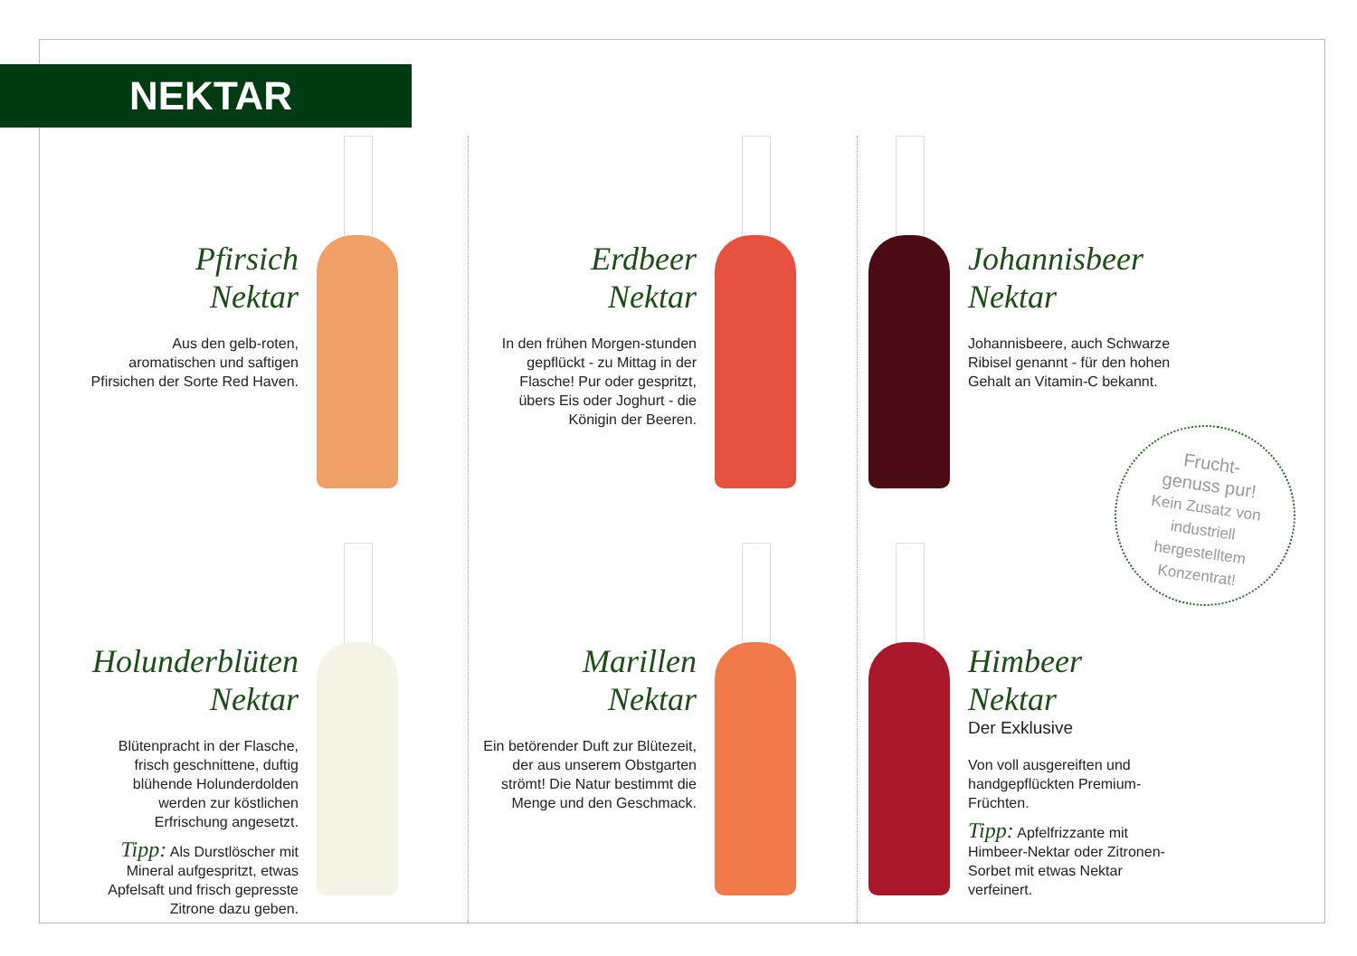NEKTAR
Pfirsich
Nektar
Aus den gelb-roten, aromatischen und saftigen Pfirsichen der Sorte Red Haven.
Erdbeer
Nektar
In den frühen Morgen-stunden gepflückt - zu Mittag in der Flasche! Pur oder gespritzt, übers Eis oder Joghurt - die Königin der Beeren.
Johannisbeer
Nektar
Johannisbeere, auch Schwarze Ribisel genannt - für den hohen Gehalt an Vitamin-C bekannt.
Holunderblüten
Nektar
Blütenpracht in der Flasche, frisch geschnittene, duftig blühende Holunderdolden werden zur köstlichen Erfrischung angesetzt.
Tipp: Als Durstlöscher mit Mineral aufgespritzt, etwas Apfelsaft und frisch gepresste Zitrone dazu geben.
Marillen
Nektar
Ein betörender Duft zur Blütezeit, der aus unserem Obstgarten strömt! Die Natur bestimmt die Menge und den Geschmack.
Himbeer
Nektar
Der Exklusive
Von voll ausgereiften und handgepflückten Premium-Früchten.
Tipp: Apfelfrizzante mit Himbeer-Nektar oder Zitronen-Sorbet mit etwas Nektar verfeinert.
Frucht-
genuss pur!
Kein Zusatz von
industriell
hergestelltem
Konzentrat!